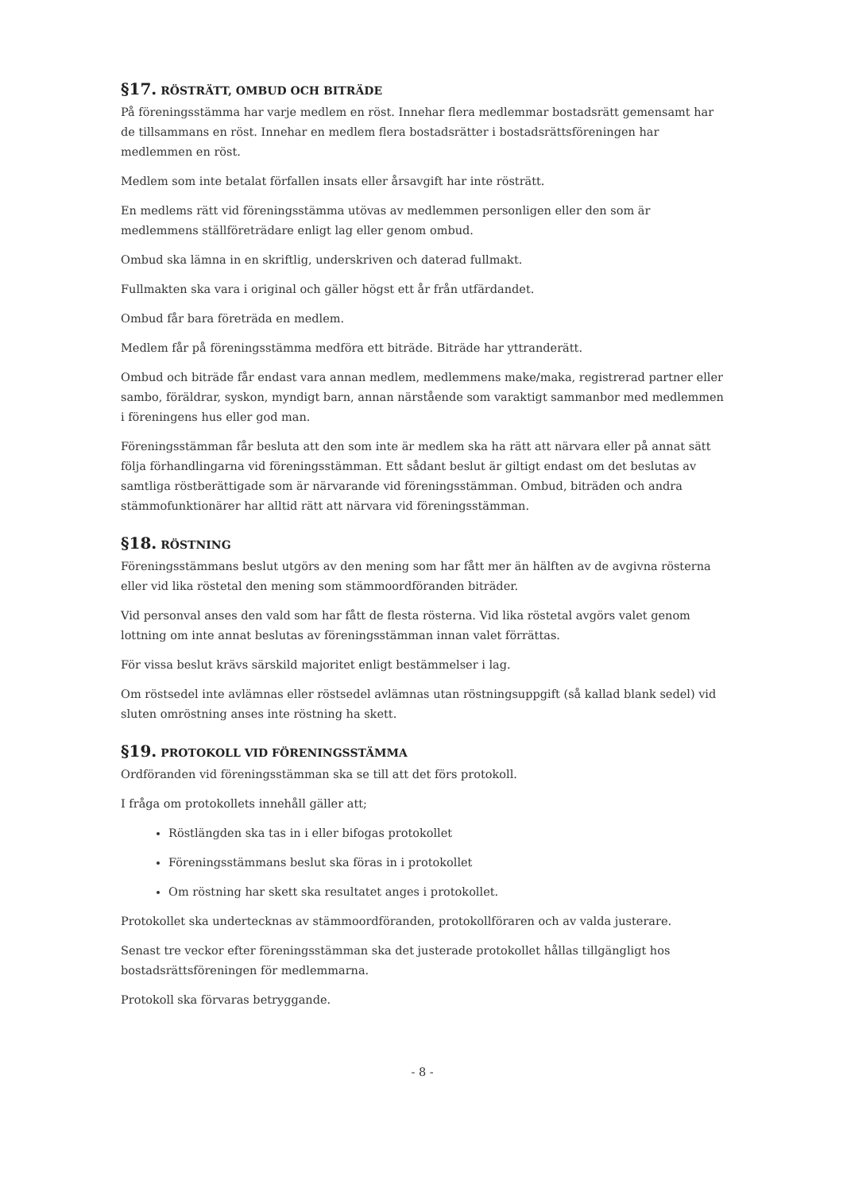§17. RÖSTRÄTT, OMBUD OCH BITRÄDE
På föreningsstämma har varje medlem en röst. Innehar flera medlemmar bostadsrätt gemensamt har de tillsammans en röst. Innehar en medlem flera bostadsrätter i bostadsrättsföreningen har medlemmen en röst.
Medlem som inte betalat förfallen insats eller årsavgift har inte rösträtt.
En medlems rätt vid föreningsstämma utövas av medlemmen personligen eller den som är medlemmens ställföreträdare enligt lag eller genom ombud.
Ombud ska lämna in en skriftlig, underskriven och daterad fullmakt.
Fullmakten ska vara i original och gäller högst ett år från utfärdandet.
Ombud får bara företräda en medlem.
Medlem får på föreningsstämma medföra ett biträde. Biträde har yttranderätt.
Ombud och biträde får endast vara annan medlem, medlemmens make/maka, registrerad partner eller sambo, föräldrar, syskon, myndigt barn, annan närstående som varaktigt sammanbor med medlemmen i föreningens hus eller god man.
Föreningsstämman får besluta att den som inte är medlem ska ha rätt att närvara eller på annat sätt följa förhandlingarna vid föreningsstämman. Ett sådant beslut är giltigt endast om det beslutas av samtliga röstberättigade som är närvarande vid föreningsstämman. Ombud, biträden och andra stämmofunktionärer har alltid rätt att närvara vid föreningsstämman.
§18. RÖSTNING
Föreningsstämmans beslut utgörs av den mening som har fått mer än hälften av de avgivna rösterna eller vid lika röstetal den mening som stämmoordföranden biträder.
Vid personval anses den vald som har fått de flesta rösterna. Vid lika röstetal avgörs valet genom lottning om inte annat beslutas av föreningsstämman innan valet förrättas.
För vissa beslut krävs särskild majoritet enligt bestämmelser i lag.
Om röstsedel inte avlämnas eller röstsedel avlämnas utan röstningsuppgift (så kallad blank sedel) vid sluten omröstning anses inte röstning ha skett.
§19. PROTOKOLL VID FÖRENINGSSTÄMMA
Ordföranden vid föreningsstämman ska se till att det förs protokoll.
I fråga om protokollets innehåll gäller att;
Röstlängden ska tas in i eller bifogas protokollet
Föreningsstämmans beslut ska föras in i protokollet
Om röstning har skett ska resultatet anges i protokollet.
Protokollet ska undertecknas av stämmoordföranden, protokollföraren och av valda justerare.
Senast tre veckor efter föreningsstämman ska det justerade protokollet hållas tillgängligt hos bostadsrättsföreningen för medlemmarna.
Protokoll ska förvaras betryggande.
- 8 -